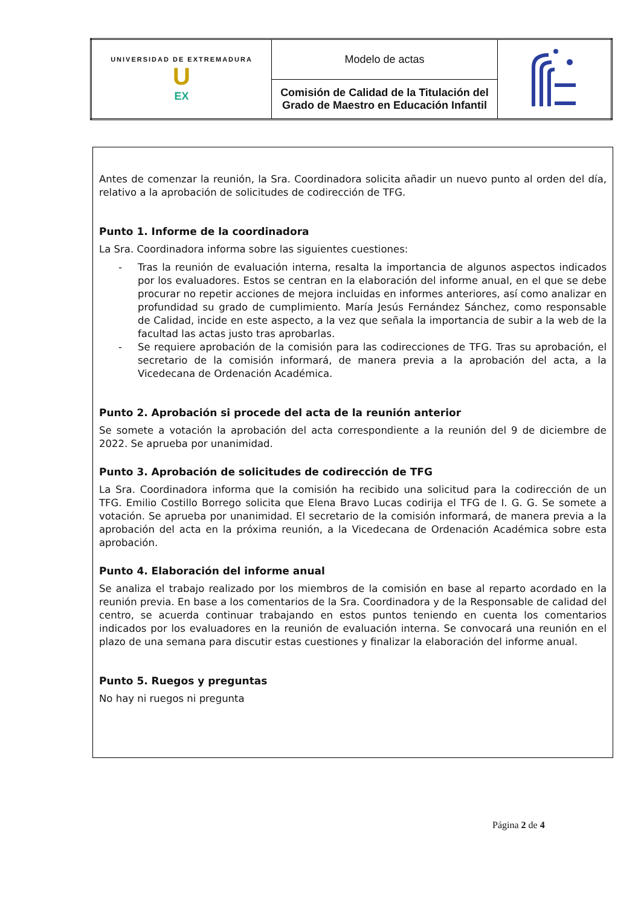| UNIVERSIDAD DE EXTREMADURA U EX | Modelo de actas | |
| | Comisión de Calidad de la Titulación del Grado de Maestro en Educación Infantil | |
Antes de comenzar la reunión, la Sra. Coordinadora solicita añadir un nuevo punto al orden del día, relativo a la aprobación de solicitudes de codirección de TFG.
Punto 1. Informe de la coordinadora
La Sra. Coordinadora informa sobre las siguientes cuestiones:
- Tras la reunión de evaluación interna, resalta la importancia de algunos aspectos indicados por los evaluadores. Estos se centran en la elaboración del informe anual, en el que se debe procurar no repetir acciones de mejora incluidas en informes anteriores, así como analizar en profundidad su grado de cumplimiento. María Jesús Fernández Sánchez, como responsable de Calidad, incide en este aspecto, a la vez que señala la importancia de subir a la web de la facultad las actas justo tras aprobarlas.
- Se requiere aprobación de la comisión para las codirecciones de TFG. Tras su aprobación, el secretario de la comisión informará, de manera previa a la aprobación del acta, a la Vicedecana de Ordenación Académica.
Punto 2. Aprobación si procede del acta de la reunión anterior
Se somete a votación la aprobación del acta correspondiente a la reunión del 9 de diciembre de 2022. Se aprueba por unanimidad.
Punto 3. Aprobación de solicitudes de codirección de TFG
La Sra. Coordinadora informa que la comisión ha recibido una solicitud para la codirección de un TFG. Emilio Costillo Borrego solicita que Elena Bravo Lucas codirija el TFG de I. G. G. Se somete a votación. Se aprueba por unanimidad. El secretario de la comisión informará, de manera previa a la aprobación del acta en la próxima reunión, a la Vicedecana de Ordenación Académica sobre esta aprobación.
Punto 4. Elaboración del informe anual
Se analiza el trabajo realizado por los miembros de la comisión en base al reparto acordado en la reunión previa. En base a los comentarios de la Sra. Coordinadora y de la Responsable de calidad del centro, se acuerda continuar trabajando en estos puntos teniendo en cuenta los comentarios indicados por los evaluadores en la reunión de evaluación interna. Se convocará una reunión en el plazo de una semana para discutir estas cuestiones y finalizar la elaboración del informe anual.
Punto 5. Ruegos y preguntas
No hay ni ruegos ni pregunta
Página 2 de 4